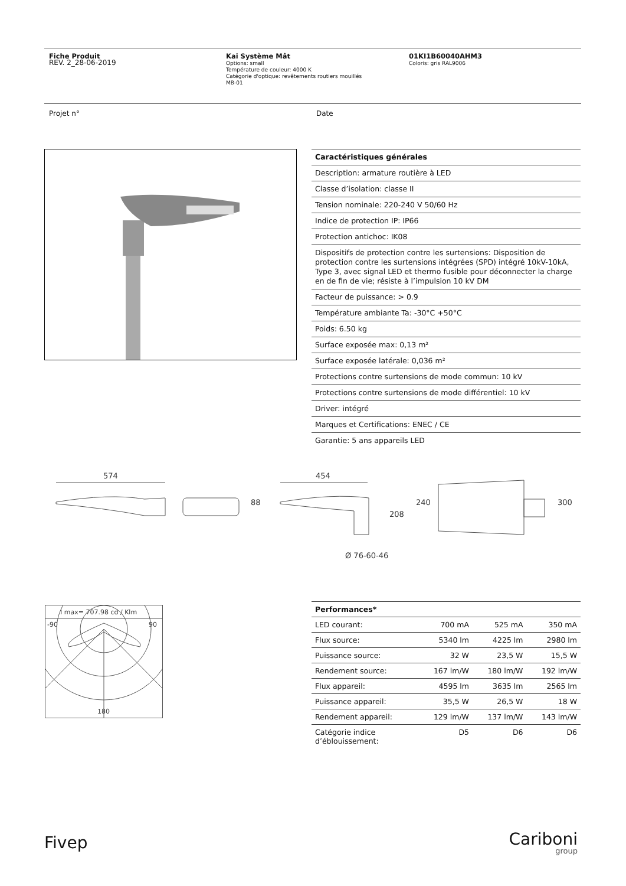Fiche Produit
REV. 2_28-06-2019
Kai Système Mât
Options: small
Température de couleur: 4000 K
Catégorie d'optique: revêtements routiers mouillés
MB-01
01KI1B60040AHM3
Coloris: gris RAL9006
Projet n° Date
| Caractéristiques générales |
| Description: armature routière à LED |
| Classe d’isolation: classe II |
| Tension nominale: 220-240 V 50/60 Hz |
| Indice de protection IP: IP66 |
| Protection antichoc: IK08 |
| Dispositifs de protection contre les surtensions: Disposition de protection contre les surtensions intégrées (SPD) intégré 10kV-10kA, Type 3, avec signal LED et thermo fusible pour déconnecter la charge en de fin de vie; résiste à l’impulsion 10 kV DM |
| Facteur de puissance: > 0.9 |
| Température ambiante Ta: -30°C +50°C |
| Poids: 6.50 kg |
| Surface exposée max: 0,13 m² |
| Surface exposée latérale: 0,036 m² |
| Protections contre surtensions de mode commun: 10 kV |
| Protections contre surtensions de mode différentiel: 10 kV |
| Driver: intégré |
| Marques et Certifications: ENEC / CE |
| Garantie: 5 ans appareils LED |
574
88
454
208
240
300
Ø 76-60-46
I max= 707.98 cd / Klm
-90
90
180
| Performances* | | | |
| LED courant: | 700 mA | 525 mA | 350 mA |
| Flux source: | 5340 lm | 4225 lm | 2980 lm |
| Puissance source: | 32 W | 23,5 W | 15,5 W |
| Rendement source: | 167 lm/W | 180 lm/W | 192 lm/W |
| Flux appareil: | 4595 lm | 3635 lm | 2565 lm |
| Puissance appareil: | 35,5 W | 26,5 W | 18 W |
| Rendement appareil: | 129 lm/W | 137 lm/W | 143 lm/W |
| Catégorie indice d’éblouissement: | D5 | D6 | D6 |
Fivep Cariboni
group